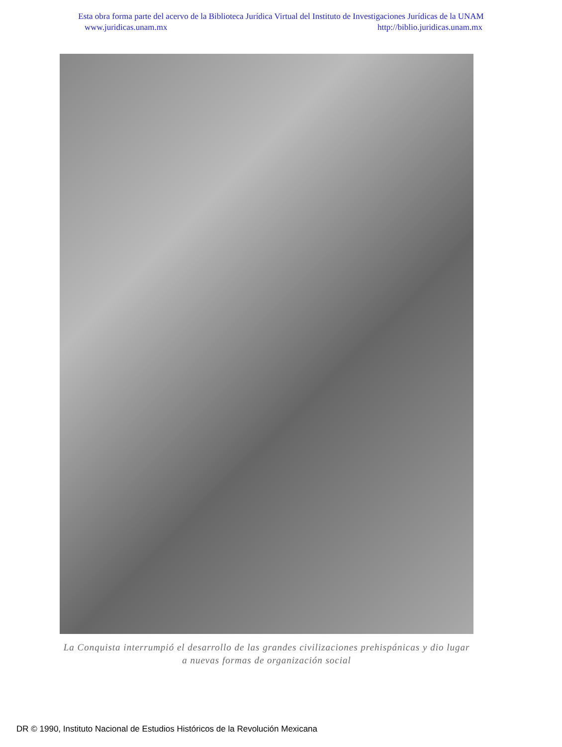Esta obra forma parte del acervo de la Biblioteca Jurídica Virtual del Instituto de Investigaciones Jurídicas de la UNAM
www.juridicas.unam.mx http://biblio.juridicas.unam.mx
La Conquista interrumpió el desarrollo de las grandes civilizaciones prehispánicas y dio lugar a nuevas formas de organización social
DR © 1990, Instituto Nacional de Estudios Históricos de la Revolución Mexicana